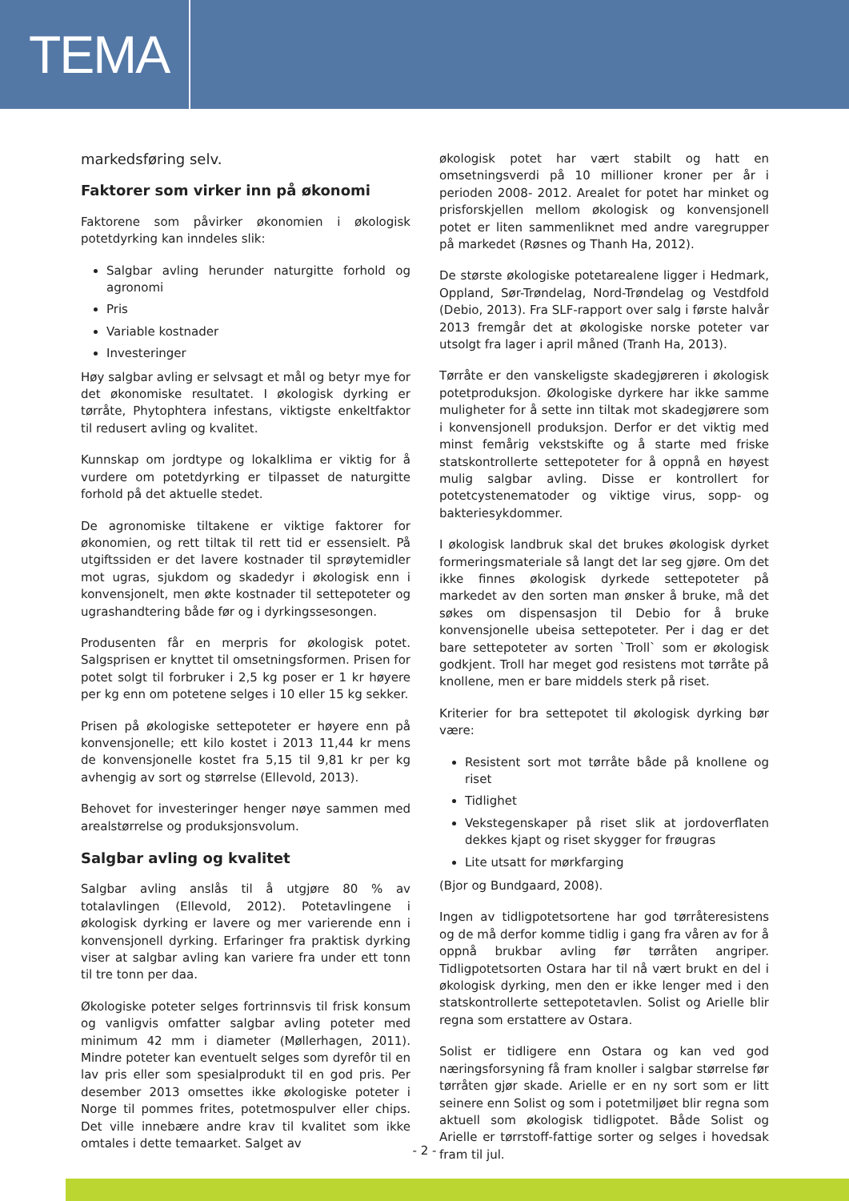TEMA
markedsføring selv.
Faktorer som virker inn på økonomi
Faktorene som påvirker økonomien i økologisk potetdyrking kan inndeles slik:
Salgbar avling herunder naturgitte forhold og agronomi
Pris
Variable kostnader
Investeringer
Høy salgbar avling er selvsagt et mål og betyr mye for det økonomiske resultatet. I økologisk dyrking er tørråte, Phytophtera infestans, viktigste enkeltfaktor til redusert avling og kvalitet.
Kunnskap om jordtype og lokalklima er viktig for å vurdere om potetdyrking er tilpasset de naturgitte forhold på det aktuelle stedet.
De agronomiske tiltakene er viktige faktorer for økonomien, og rett tiltak til rett tid er essensielt. På utgiftssiden er det lavere kostnader til sprøytemidler mot ugras, sjukdom og skadedyr i økologisk enn i konvensjonelt, men økte kostnader til settepoteter og ugrashandtering både før og i dyrkingssesongen.
Produsenten får en merpris for økologisk potet. Salgsprisen er knyttet til omsetningsformen. Prisen for potet solgt til forbruker i 2,5 kg poser er 1 kr høyere per kg enn om potetene selges i 10 eller 15 kg sekker.
Prisen på økologiske settepoteter er høyere enn på konvensjonelle; ett kilo kostet i 2013 11,44 kr mens de konvensjonelle kostet fra 5,15 til 9,81 kr per kg avhengig av sort og størrelse (Ellevold, 2013).
Behovet for investeringer henger nøye sammen med arealstørrelse og produksjonsvolum.
Salgbar avling og kvalitet
Salgbar avling anslås til å utgjøre 80 % av totalavlingen (Ellevold, 2012). Potetavlingene i økologisk dyrking er lavere og mer varierende enn i konvensjonell dyrking. Erfaringer fra praktisk dyrking viser at salgbar avling kan variere fra under ett tonn til tre tonn per daa.
Økologiske poteter selges fortrinnsvis til frisk konsum og vanligvis omfatter salgbar avling poteter med minimum 42 mm i diameter (Møllerhagen, 2011). Mindre poteter kan eventuelt selges som dyrefôr til en lav pris eller som spesialprodukt til en god pris. Per desember 2013 omsettes ikke økologiske poteter i Norge til pommes frites, potetmospulver eller chips. Det ville innebære andre krav til kvalitet som ikke omtales i dette temaarket. Salget av
økologisk potet har vært stabilt og hatt en omsetningsverdi på 10 millioner kroner per år i perioden 2008- 2012. Arealet for potet har minket og prisforskjellen mellom økologisk og konvensjonell potet er liten sammenliknet med andre varegrupper på markedet (Røsnes og Thanh Ha, 2012).
De største økologiske potetarealene ligger i Hedmark, Oppland, Sør-Trøndelag, Nord-Trøndelag og Vestdfold (Debio, 2013). Fra SLF-rapport over salg i første halvår 2013 fremgår det at økologiske norske poteter var utsolgt fra lager i april måned (Tranh Ha, 2013).
Tørråte er den vanskeligste skadegjøreren i økologisk potetproduksjon. Økologiske dyrkere har ikke samme muligheter for å sette inn tiltak mot skadegjørere som i konvensjonell produksjon. Derfor er det viktig med minst femårig vekstskifte og å starte med friske statskontrollerte settepoteter for å oppnå en høyest mulig salgbar avling. Disse er kontrollert for potetcystenematoder og viktige virus, sopp- og bakteriesykdommer.
I økologisk landbruk skal det brukes økologisk dyrket formeringsmateriale så langt det lar seg gjøre. Om det ikke finnes økologisk dyrkede settepoteter på markedet av den sorten man ønsker å bruke, må det søkes om dispensasjon til Debio for å bruke konvensjonelle ubeisa settepoteter. Per i dag er det bare settepoteter av sorten `Troll` som er økologisk godkjent. Troll har meget god resistens mot tørråte på knollene, men er bare middels sterk på riset.
Kriterier for bra settepotet til økologisk dyrking bør være:
Resistent sort mot tørråte både på knollene og riset
Tidlighet
Vekstegenskaper på riset slik at jordoverflaten dekkes kjapt og riset skygger for frøugras
Lite utsatt for mørkfarging
(Bjor og Bundgaard, 2008).
Ingen av tidligpotetsortene har god tørråteresistens og de må derfor komme tidlig i gang fra våren av for å oppnå brukbar avling før tørråten angriper. Tidligpotetsorten Ostara har til nå vært brukt en del i økologisk dyrking, men den er ikke lenger med i den statskontrollerte settepotetavlen. Solist og Arielle blir regna som erstattere av Ostara.
Solist er tidligere enn Ostara og kan ved god næringsforsyning få fram knoller i salgbar størrelse før tørråten gjør skade. Arielle er en ny sort som er litt seinere enn Solist og som i potetmiljøet blir regna som aktuell som økologisk tidligpotet. Både Solist og Arielle er tørrstoff-fattige sorter og selges i hovedsak fram til jul.
- 2 -